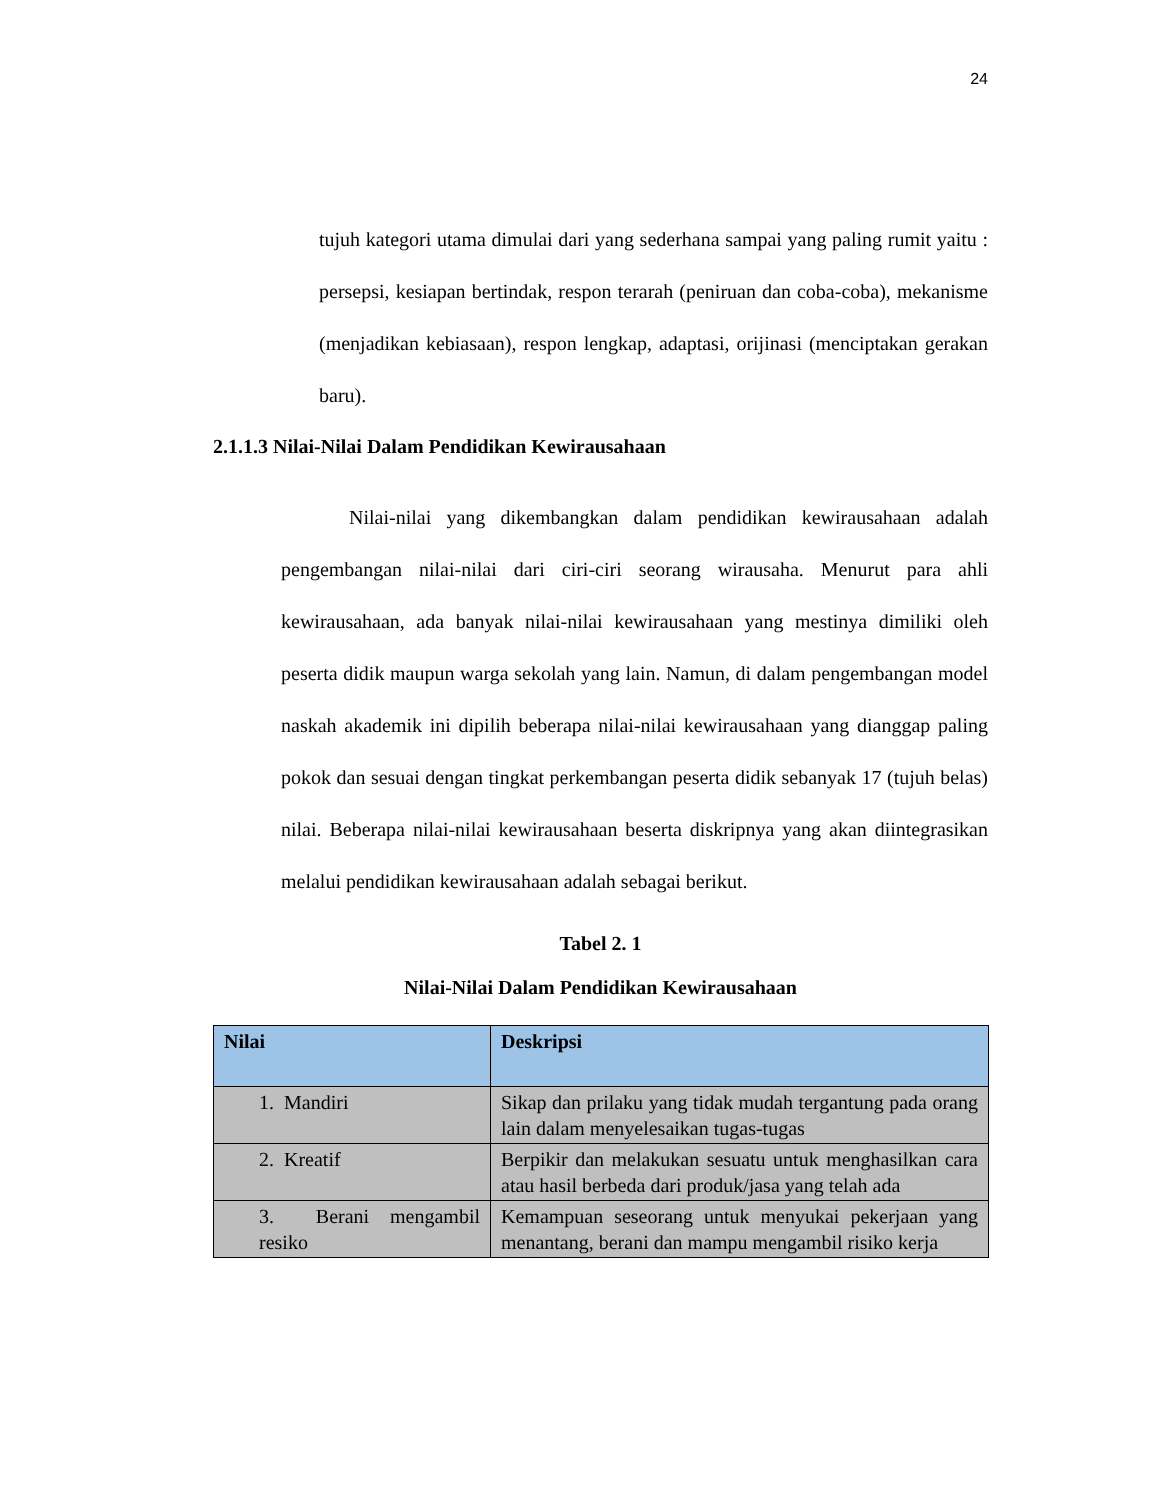24
tujuh kategori utama dimulai dari yang sederhana sampai yang paling rumit yaitu : persepsi, kesiapan bertindak, respon terarah (peniruan dan coba-coba), mekanisme (menjadikan kebiasaan), respon lengkap, adaptasi, orijinasi (menciptakan gerakan baru).
2.1.1.3 Nilai-Nilai Dalam Pendidikan Kewirausahaan
Nilai-nilai yang dikembangkan dalam pendidikan kewirausahaan adalah pengembangan nilai-nilai dari ciri-ciri seorang wirausaha. Menurut para ahli kewirausahaan, ada banyak nilai-nilai kewirausahaan yang mestinya dimiliki oleh peserta didik maupun warga sekolah yang lain. Namun, di dalam pengembangan model naskah akademik ini dipilih beberapa nilai-nilai kewirausahaan yang dianggap paling pokok dan sesuai dengan tingkat perkembangan peserta didik sebanyak 17 (tujuh belas) nilai. Beberapa nilai-nilai kewirausahaan beserta diskripnya yang akan diintegrasikan melalui pendidikan kewirausahaan adalah sebagai berikut.
Tabel 2. 1
Nilai-Nilai Dalam Pendidikan Kewirausahaan
| Nilai | Deskripsi |
| --- | --- |
| 1. Mandiri | Sikap dan prilaku yang tidak mudah tergantung pada orang lain dalam menyelesaikan tugas-tugas |
| 2. Kreatif | Berpikir dan melakukan sesuatu untuk menghasilkan cara atau hasil berbeda dari produk/jasa yang telah ada |
| 3. Berani mengambil resiko | Kemampuan seseorang untuk menyukai pekerjaan yang menantang, berani dan mampu mengambil risiko kerja |